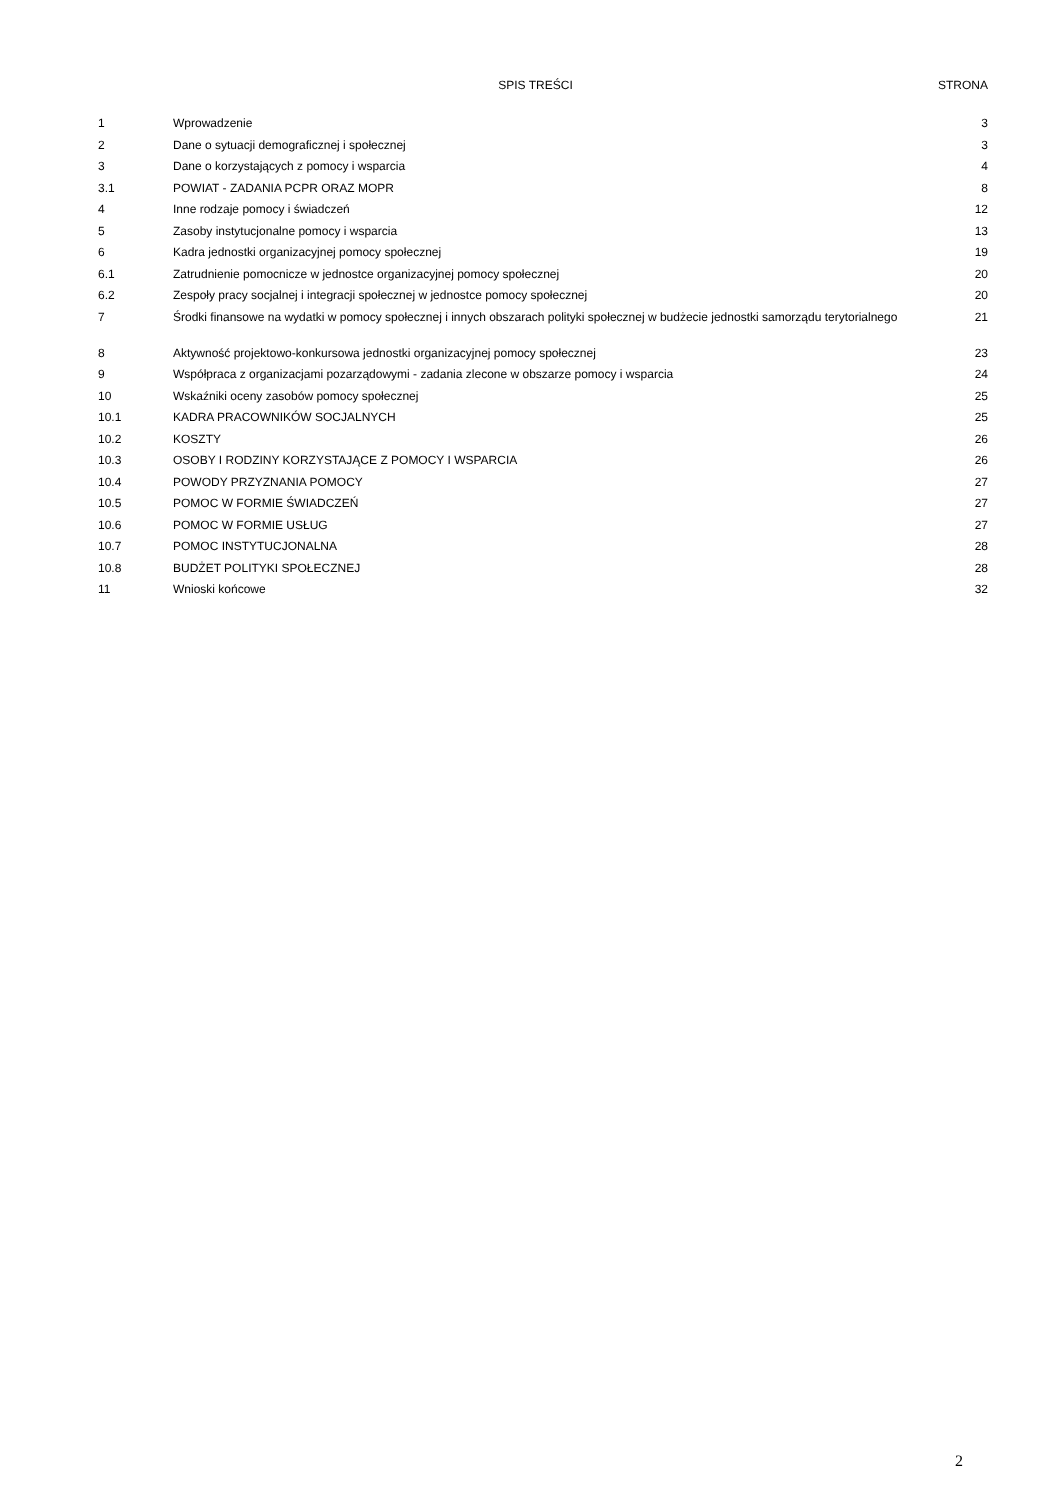| | SPIS TREŚCI | STRONA |
| --- | --- | --- |
| 1 | Wprowadzenie | 3 |
| 2 | Dane o sytuacji demograficznej i społecznej | 3 |
| 3 | Dane o korzystających z pomocy i wsparcia | 4 |
| 3.1 | POWIAT - ZADANIA PCPR ORAZ MOPR | 8 |
| 4 | Inne rodzaje pomocy i świadczeń | 12 |
| 5 | Zasoby instytucjonalne pomocy i wsparcia | 13 |
| 6 | Kadra jednostki organizacyjnej pomocy społecznej | 19 |
| 6.1 | Zatrudnienie pomocnicze w jednostce organizacyjnej pomocy społecznej | 20 |
| 6.2 | Zespoły pracy socjalnej i integracji społecznej w jednostce pomocy społecznej | 20 |
| 7 | Środki finansowe na wydatki w pomocy społecznej i innych obszarach polityki społecznej w budżecie jednostki samorządu terytorialnego | 21 |
| 8 | Aktywność projektowo-konkursowa jednostki organizacyjnej pomocy społecznej | 23 |
| 9 | Współpraca z organizacjami pozarządowymi - zadania zlecone w obszarze pomocy i wsparcia | 24 |
| 10 | Wskaźniki oceny zasobów pomocy społecznej | 25 |
| 10.1 | KADRA PRACOWNIKÓW SOCJALNYCH | 25 |
| 10.2 | KOSZTY | 26 |
| 10.3 | OSOBY I RODZINY KORZYSTAJĄCE Z POMOCY I WSPARCIA | 26 |
| 10.4 | POWODY PRZYZNANIA POMOCY | 27 |
| 10.5 | POMOC W FORMIE ŚWIADCZEŃ | 27 |
| 10.6 | POMOC W FORMIE USŁUG | 27 |
| 10.7 | POMOC INSTYTUCJONALNA | 28 |
| 10.8 | BUDŻET POLITYKI SPOŁECZNEJ | 28 |
| 11 | Wnioski końcowe | 32 |
2